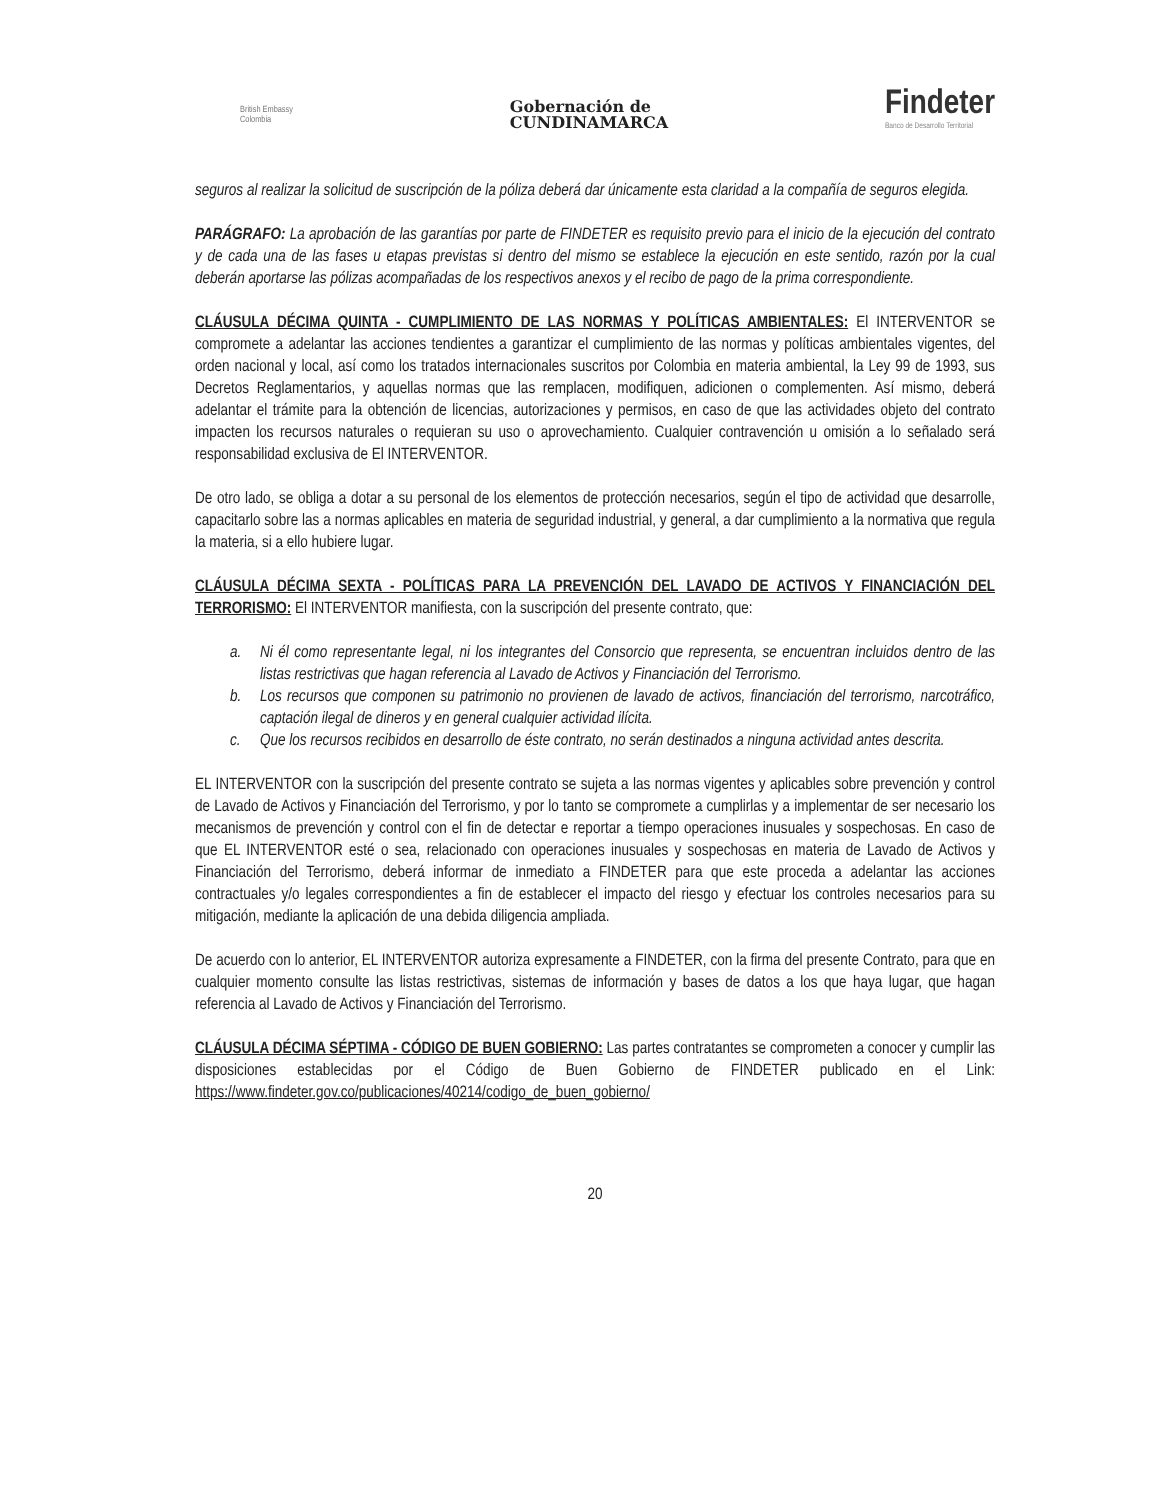British Embassy
Colombia
Gobernación de
CUNDINAMARCA
Findeter
Banco de Desarrollo Territorial
seguros al realizar la solicitud de suscripción de la póliza deberá dar únicamente esta claridad a la compañía de seguros elegida.
PARÁGRAFO: La aprobación de las garantías por parte de FINDETER es requisito previo para el inicio de la ejecución del contrato y de cada una de las fases u etapas previstas si dentro del mismo se establece la ejecución en este sentido, razón por la cual deberán aportarse las pólizas acompañadas de los respectivos anexos y el recibo de pago de la prima correspondiente.
CLÁUSULA DÉCIMA QUINTA - CUMPLIMIENTO DE LAS NORMAS Y POLÍTICAS AMBIENTALES: El INTERVENTOR se compromete a adelantar las acciones tendientes a garantizar el cumplimiento de las normas y políticas ambientales vigentes, del orden nacional y local, así como los tratados internacionales suscritos por Colombia en materia ambiental, la Ley 99 de 1993, sus Decretos Reglamentarios, y aquellas normas que las remplacen, modifiquen, adicionen o complementen. Así mismo, deberá adelantar el trámite para la obtención de licencias, autorizaciones y permisos, en caso de que las actividades objeto del contrato impacten los recursos naturales o requieran su uso o aprovechamiento. Cualquier contravención u omisión a lo señalado será responsabilidad exclusiva de El INTERVENTOR.
De otro lado, se obliga a dotar a su personal de los elementos de protección necesarios, según el tipo de actividad que desarrolle, capacitarlo sobre las a normas aplicables en materia de seguridad industrial, y general, a dar cumplimiento a la normativa que regula la materia, si a ello hubiere lugar.
CLÁUSULA DÉCIMA SEXTA - POLÍTICAS PARA LA PREVENCIÓN DEL LAVADO DE ACTIVOS Y FINANCIACIÓN DEL TERRORISMO: El INTERVENTOR manifiesta, con la suscripción del presente contrato, que:
a. Ni él como representante legal, ni los integrantes del Consorcio que representa, se encuentran incluidos dentro de las listas restrictivas que hagan referencia al Lavado de Activos y Financiación del Terrorismo.
b. Los recursos que componen su patrimonio no provienen de lavado de activos, financiación del terrorismo, narcotráfico, captación ilegal de dineros y en general cualquier actividad ilícita.
c. Que los recursos recibidos en desarrollo de éste contrato, no serán destinados a ninguna actividad antes descrita.
EL INTERVENTOR con la suscripción del presente contrato se sujeta a las normas vigentes y aplicables sobre prevención y control de Lavado de Activos y Financiación del Terrorismo, y por lo tanto se compromete a cumplirlas y a implementar de ser necesario los mecanismos de prevención y control con el fin de detectar e reportar a tiempo operaciones inusuales y sospechosas. En caso de que EL INTERVENTOR esté o sea, relacionado con operaciones inusuales y sospechosas en materia de Lavado de Activos y Financiación del Terrorismo, deberá informar de inmediato a FINDETER para que este proceda a adelantar las acciones contractuales y/o legales correspondientes a fin de establecer el impacto del riesgo y efectuar los controles necesarios para su mitigación, mediante la aplicación de una debida diligencia ampliada.
De acuerdo con lo anterior, EL INTERVENTOR autoriza expresamente a FINDETER, con la firma del presente Contrato, para que en cualquier momento consulte las listas restrictivas, sistemas de información y bases de datos a los que haya lugar, que hagan referencia al Lavado de Activos y Financiación del Terrorismo.
CLÁUSULA DÉCIMA SÉPTIMA - CÓDIGO DE BUEN GOBIERNO: Las partes contratantes se comprometen a conocer y cumplir las disposiciones establecidas por el Código de Buen Gobierno de FINDETER publicado en el Link: https://www.findeter.gov.co/publicaciones/40214/codigo_de_buen_gobierno/
20